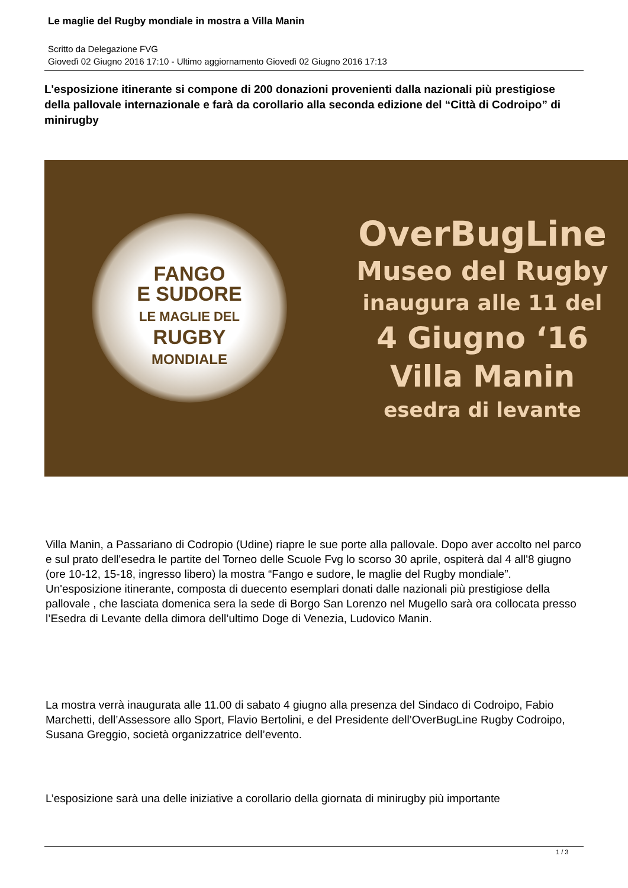Le maglie del Rugby mondiale in mostra a Villa Manin
Scritto da Delegazione FVG
Giovedì 02 Giugno 2016 17:10 - Ultimo aggiornamento Giovedì 02 Giugno 2016 17:13
L'esposizione itinerante si compone di 200 donazioni provenienti dalla nazionali più prestigiose della pallovale internazionale e farà da corollario alla seconda edizione del “Città di Codroipo” di minirugby
FANGO
E SUDORE
LE MAGLIE DEL
RUGBY
MONDIALE
OverBugLine
Museo del Rugby
inaugura alle 11 del
4 Giugno ‘16
Villa Manin
esedra di levante
Villa Manin, a Passariano di Codropio (Udine) riapre le sue porte alla pallovale. Dopo aver accolto nel parco e sul prato dell'esedra le partite del Torneo delle Scuole Fvg lo scorso 30 aprile, ospiterà dal 4 all'8 giugno (ore 10-12, 15-18, ingresso libero) la mostra “Fango e sudore, le maglie del Rugby mondiale”. Un'esposizione itinerante, composta di duecento esemplari donati dalle nazionali più prestigiose della pallovale , che lasciata domenica sera la sede di Borgo San Lorenzo nel Mugello sarà ora collocata presso l’Esedra di Levante della dimora dell’ultimo Doge di Venezia, Ludovico Manin.
La mostra verrà inaugurata alle 11.00 di sabato 4 giugno alla presenza del Sindaco di Codroipo, Fabio Marchetti, dell’Assessore allo Sport, Flavio Bertolini, e del Presidente dell’OverBugLine Rugby Codroipo, Susana Greggio, società organizzatrice dell’evento.
L’esposizione sarà una delle iniziative a corollario della giornata di minirugby più importante
1 / 3